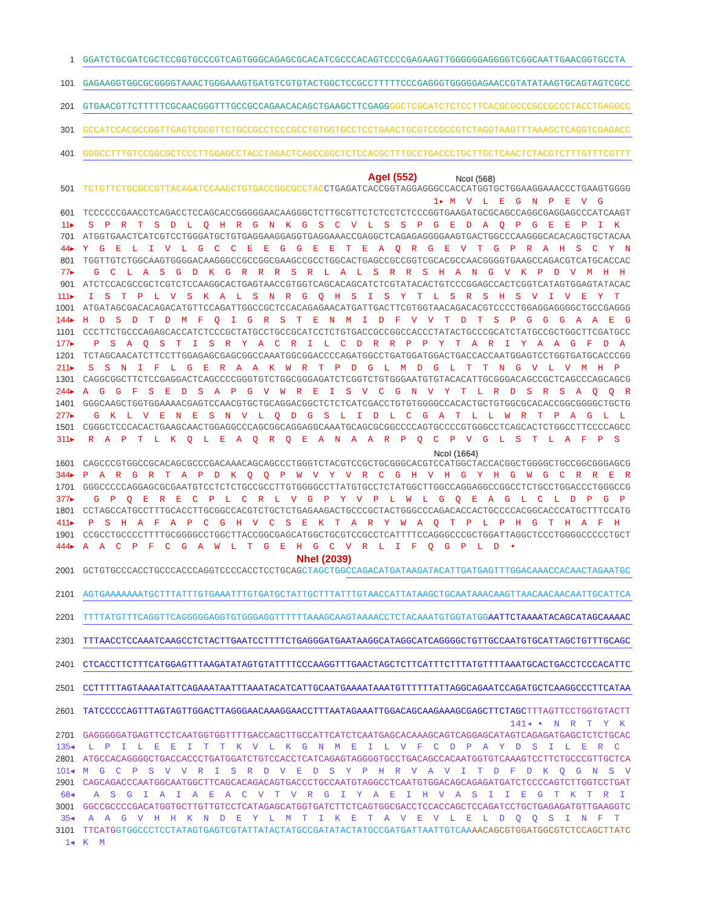1 GGATCTGCGATCGCTCCGGTGCCCGTCAGTGGGCAGAGCGCACATCGCCCACAGTCCCCGAGAAGTTGGGGGGAGGGGTCGGCAATTGAACGGTGCCTA
101 GAGAAGGTGGCGCGGGGTAAACTGGGAAAGTGATGTCGTGTACTGGCTCCGCCTTTTTCCCGAGGGTGGGGGAGAACCGTATATAAGTGCAGTAGTCGCC
201 GTGAACGTTCTTTTTCGCAACGGGTTTGCCGCCAGAACACAGCTGAAGCTTCGAGG GGCTCGCATCTCTCCTTCACGCGCCCGCCGCCCTACCTGAGGCC
301 GCCATCCACGCCGGTTGAGTCGCGTTCTGCCGCCTCCCGCCTGTGGTGCCTCCTGAACTGCGTCCGCCGTCTAGGTAAGTTTAAAGCTCAGGTCGAGACC
401 GGGCCTTTGTCCGGCGCTCCCTTGGAGCCTACCTAGACTCAGCCGGCTCTCCACGCTTTGCCTGACCCTGCTTGCTCAACTCTACGTCTTTGTTTCGTTT
AgeI (552) NcoI (568)
501 TCTGTTCTGCGCCGTTACAGATCCAAGCTGTGACCGGCGCCTAC CTGAGATCACCGGTAGGAGGGCCACCATGGTGCTGGAAGGAAACCCTGAAGTGGGG
1▸ M V L E G N P E V G
601 TCCCCCCGAACCTCAGACCTCCAGCACCGGGGGAACAAGGGCTCTTGCGTTCTCTCCTCTCCCGGTGAAGATGCGCAGCCAGGCGAGGAGCCCATCAAGT
11▸ S P R T S D L Q H R G N K G S C V L S S P G E D A Q P G E E P I K
701 ATGGTGAACTCATCGTCCTGGGATGCTGTGAGGAAGGAGGTGAGGAAACCGAGGCTCAGAGAGGGGAAGTGACTGGCCCAAGGGCACACAGCTGCTACAA
44▸ Y G E L I V L G C C E E G G E E T E A Q R G E V T G P R A H S C Y N
801 TGGTTGTCTGGCAAGTGGGGACAAGGGCCGCCGGCGAAGCCGCCTGGCACTGAGCCGCCGGTCGCACGCCAACGGGGTGAAGCCAGACGTCATGCACCAC
77▸ G C L A S G D K G R R R S R L A L S R R S H A N G V K P D V M H H
901 ATCTCCACGCCGCTCGTCTCCAAGGCACTGAGTAACCGTGGTCAGCACAGCATCTCGTATACACTGTCCCGGAGCCACTCGGTCATAGTGGAGTATACAC
111▸ I S T P L V S K A L S N R G Q H S I S Y T L S R S H S V I V E Y T
1001 ATGATAGCGACACAGACATGTTCCAGATTGGCCGCTCCACAGAGAACATGATTGACTTCGTGGTAACAGACACGTCCCCTGGAGGAGGGGCTGCCGAGGG
144▸ H D S D T D M F Q I G R S T E N M I D F V V T D T S P G G G A A E G
1101 CCCTTCTGCCCAGAGCACCATCTCCCGCTATGCCTGCCGCATCCTCTGTGACCGCCGGCCACCCTATACTGCCCGCATCTATGCCGCTGGCTTCGATGCC
177▸ P S A Q S T I S R Y A C R I L C D R R P P Y T A R I Y A A G F D A
1201 TCTAGCAACATCTTCCTTGGAGAGCGAGCGGCCAAATGGCGGACCCCAGATGGCCTGATGGATGGACTGACCACCAATGGAGTCCTGGTGATGCACCCGG
211▸ S S N I F L G E R A A K W R T P D G L M D G L T T N G V L V M H P
1301 CAGGCGGCTTCTCCGAGGACTCAGCCCCGGGTGTCTGGCGGGAGATCTCGGTCTGTGGGAATGTGTACACATTGCGGGACAGCCGCTCAGCCCAGCAGCG
244▸ A G G F S E D S A P G V W R E I S V C G N V Y T L R D S R S A Q Q R
1401 GGGCAAGCTGGTGGAAAACGAGTCCAACGTGCTGCAGGACGGCTCTCTCATCGACCTGTGTGGGGCCACACTGCTGTGGCGCACACCGGCGGGGCTGCTG
277▸ G K L V E N E S N V L Q D G S L I D L C G A T L L W R T P A G L L
1501 CGGGCTCCCACACTGAAGCAACTGGAGGCCCAGCGGCAGGAGGCAAATGCAGCGCGGCCCCAGTGCCCCGTGGGCCTCAGCACTCTGGCCTTCCCCAGCC
311▸ R A P T L K Q L E A Q R Q E A N A A R P Q C P V G L S T L A F P S
NcoI (1664)
1601 CAGCCCGTGGCCGCACAGCGCCCGACAAACAGCAGCCCTGGGTCTACGTCCGCTGCGGGCACGTCCATGGCTACCACGGCTGGGGCTGCCGGCGGGAGCG
344▸ P A R G R T A P D K Q Q P W V Y V R C G H V H G Y H G W G C R R E R
1701 GGGCCCCCAGGAGCGCGAATGTCCTCTCTGCCGCCTTGTGGGGCCTTATGTGCCTCTATGGCTTGGCCAGGAGGCCGGCCTCTGCCTGGACCCTGGGCCG
377▸ G P Q E R E C P L C R L V G P Y V P L W L G Q E A G L C L D P G P
1801 CCTAGCCATGCCTTTGCACCTTGCGGCCACGTCTGCTCTGAGAAGACTGCCCGCTACTGGGCCCAGACACCACTGCCCCACGGCACCCATGCTTTCCATG
411▸ P S H A F A P C G H V C S E K T A R Y W A Q T P L P H G T H A F H
1901 CCGCCTGCCCCTTTTGCGGGGCCTGGCTTACCGGCGAGCATGGCTGCGTCCGCCTCATTTTCCAGGGCCCGCTGGATTAGGCTCCCTGGGGCCCCCTGCT
444▸ A A C P F C G A W L T G E H G C V R L I F Q G P L D •
NheI (2039)
2001 GCTGTGCCCACCTGCCCACCCAGGTCCCCACCTCCTGCAG CTAGCTGGCCAGACATGATAAGATACATTGATGAGTTTGGACAAACCACAACTAGAATGC
2101 AGTGAAAAAAATGCTTTATTTGTGAAATTTGTGATGCTATTGCTTTATTTGTAACCATTATAAGCTGCAATAAACAAGTTAACAACAACAATTGCATTCA
2201 TTTTATGTTTCAGGTTCAGGGGGAGGTGTGGGAGGTTTTTTAAAGCAAGTAAAACCTCTACAAATGTGGTATGG AATTCTAAAATACAGCATAGCAAAAC
2301 TTTAACCTCCAAATCAAGCCTCTACTTGAATCCTTTTCTGAGGGATGAATAAGGCATAGGCATCAGGGGCTGTTGCCAATGTGCATTAGCTGTTTGCAGC
2401 CTCACCTTCTTTCATGGAGTTTAAGATATAGTGTATTTTCCCAAGGTTTGAACTAGCTCTTCATTTCTTTATGTTTTAAATGCACTGACCTCCCACATTC
2501 CCTTTTTAGTAAAATATTCAGAAATAATTTAAATACATCATTGCAATGAAAATAAATGTTTTTTATTAGGCAGAATCCAGATGCTCAAGGCCCTTCATAA
2601 TATCCCCCAGTTTAGTAGTTGGACTTAGGGAACAAAGGAACCTTTAATAGAAATTGGACAGCAAGAAAGCGAGCTTCTAGC TTTAGTTCCTGGTGTACTT
141◂ • N R T Y K
2701 GAGGGGGATGAGTTCCTCAATGGTGGTTTTGACCAGCTTGCCATTCATCTCAATGAGCACAAAGCAGTCAGGAGCATAGTCAGAGATGAGCTCTCTGCAC
135◂ L P I L E E I T T K V L K G N M E I L V F C D P A Y D S I L E R C
2801 ATGCCACAGGGGCTGACCACCCTGATGGATCTGTCCACCTCATCAGAGTAGGGGTGCCTGACAGCCACAATGGTGTCAAAGTCCTTCTGCCCGTTGCTCA
101◂ M G C P S V V R I S R D V E D S Y P H R V A V I T D F D K Q G N S V
2901 CAGCAGACCCAATGGCAATGGCTTCAGCACAGACAGTGACCCTGCCAATGTAGGCCTCAATGTGGACAGCAGAGATGATCTCCCCAGTCTTGGTCCTGAT
68◂ A S G I A I A E A C V T V R G I Y A E I H V A S I I E G T K T R I
3001 GGCCGCCCCGACATGGTGCTTGTTGTCCTCATAGAGCATGGTGATCTTCTCAGTGGCGACCTCCACCAGCTCCAGATCCTGCTGAGAGATGTTGAAGGTC
35◂ A A G V H H K N D E Y L M T I K E T A V E V L E L D Q Q S I N F T
3101 TTCATG GTGGCCCTCCTATAGTGAGTCGTATTATACTATGCCGATATACTATGCCGATGATTAATTGTCAA AACAGCGTGGATGGCGTCTCCAGCTTATC
1◂ K M